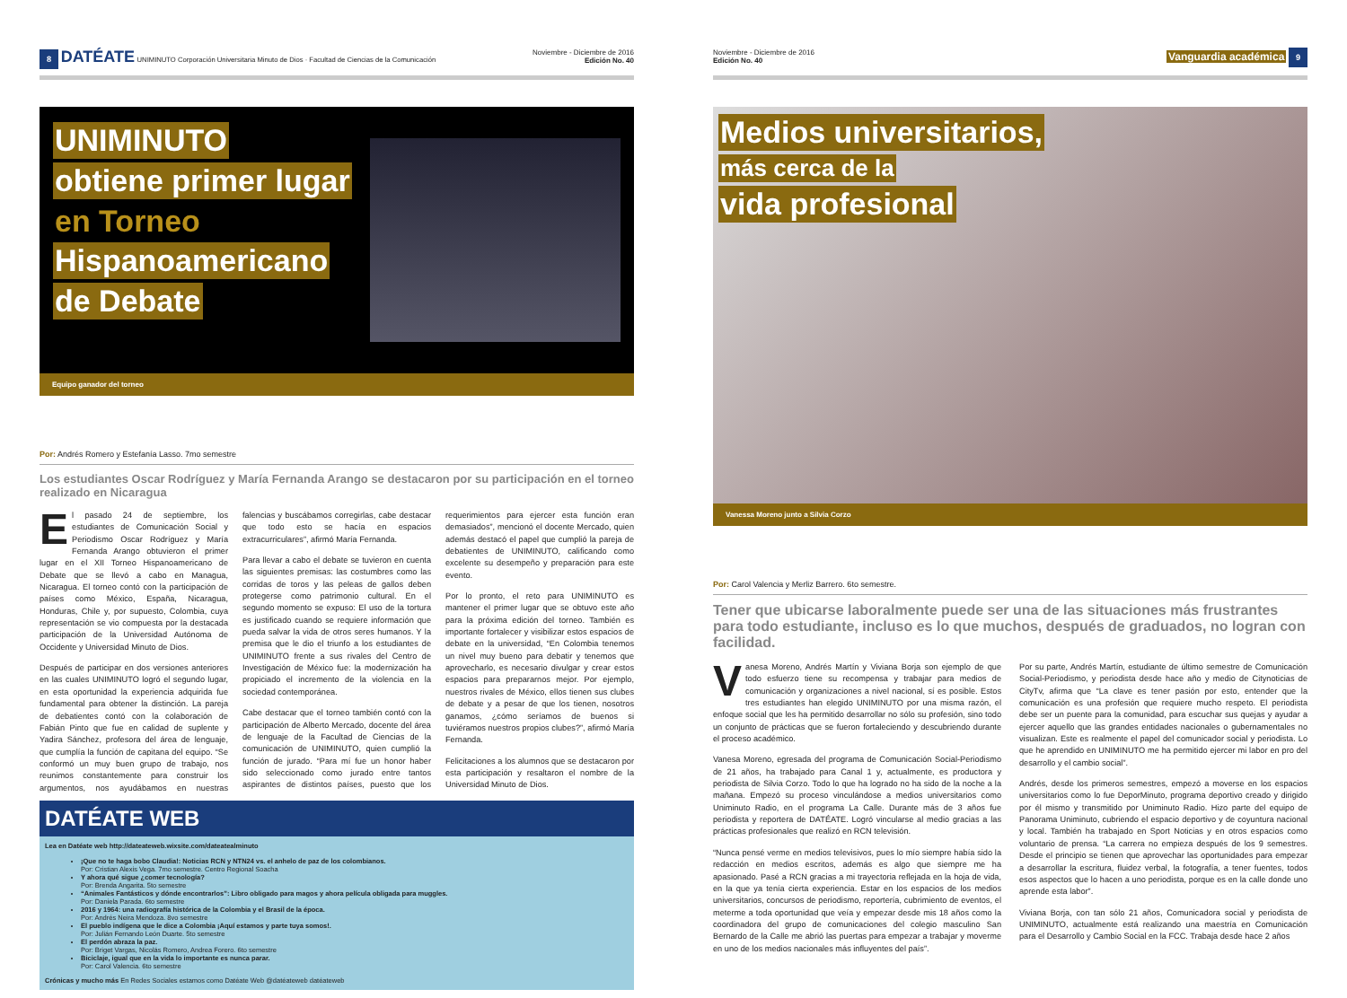8 DATÉATE UNIMINUTO Corporación Universitaria Minuto de Dios · Facultad de Ciencias de la Comunicación
Noviembre - Diciembre de 2016
Edición No. 40
UNIMINUTO
obtiene primer lugar
en Torneo
Hispanoamericano
de Debate
Equipo ganador del torneo
Por: Andrés Romero y Estefanía Lasso. 7mo semestre
Los estudiantes Oscar Rodríguez y María Fernanda Arango se destacaron por su participación en el torneo realizado en Nicaragua
El pasado 24 de septiembre, los estudiantes de Comunicación Social y Periodismo Oscar Rodríguez y María Fernanda Arango obtuvieron el primer lugar en el XII Torneo Hispanoamericano de Debate que se llevó a cabo en Managua, Nicaragua. El torneo contó con la participación de países como México, España, Nicaragua, Honduras, Chile y, por supuesto, Colombia, cuya representación se vio compuesta por la destacada participación de la Universidad Autónoma de Occidente y Universidad Minuto de Dios.
Después de participar en dos versiones anteriores en las cuales UNIMINUTO logró el segundo lugar, en esta oportunidad la experiencia adquirida fue fundamental para obtener la distinción. La pareja de debatientes contó con la colaboración de Fabián Pinto que fue en calidad de suplente y Yadira Sánchez, profesora del área de lenguaje, que cumplía la función de capitana del equipo. “Se conformó un muy buen grupo de trabajo, nos reunimos constantemente para construir los argumentos, nos ayudábamos en nuestras falencias y buscábamos corregirlas, cabe destacar que todo esto se hacía en espacios extracurriculares”, afirmó María Fernanda.
Para llevar a cabo el debate se tuvieron en cuenta las siguientes premisas: las costumbres como las corridas de toros y las peleas de gallos deben protegerse como patrimonio cultural. En el segundo momento se expuso: El uso de la tortura es justificado cuando se requiere información que pueda salvar la vida de otros seres humanos. Y la premisa que le dio el triunfo a los estudiantes de UNIMINUTO frente a sus rivales del Centro de Investigación de México fue: la modernización ha propiciado el incremento de la violencia en la sociedad contemporánea.
Cabe destacar que el torneo también contó con la participación de Alberto Mercado, docente del área de lenguaje de la Facultad de Ciencias de la comunicación de UNIMINUTO, quien cumplió la función de jurado. “Para mí fue un honor haber sido seleccionado como jurado entre tantos aspirantes de distintos países, puesto que los requerimientos para ejercer esta función eran demasiados”, mencionó el docente Mercado, quien además destacó el papel que cumplió la pareja de debatientes de UNIMINUTO, calificando como excelente su desempeño y preparación para este evento.
Por lo pronto, el reto para UNIMINUTO es mantener el primer lugar que se obtuvo este año para la próxima edición del torneo. También es importante fortalecer y visibilizar estos espacios de debate en la universidad, “En Colombia tenemos un nivel muy bueno para debatir y tenemos que aprovecharlo, es necesario divulgar y crear estos espacios para prepararnos mejor. Por ejemplo, nuestros rivales de México, ellos tienen sus clubes de debate y a pesar de que los tienen, nosotros ganamos, ¿cómo seríamos de buenos si tuviéramos nuestros propios clubes?”, afirmó María Fernanda.
Felicitaciones a los alumnos que se destacaron por esta participación y resaltaron el nombre de la Universidad Minuto de Dios.
DATÉATE WEB
Lea en Datéate web http://dateateweb.wixsite.com/dateatealminuto
¡Que no te haga bobo Claudia!: Noticias RCN y NTN24 vs. el anhelo de paz de los colombianos.
Por: Cristian Alexis Vega. 7mo semestre. Centro Regional Soacha
Y ahora qué sigue ¿comer tecnología?
Por: Brenda Angarita. 5to semestre
“Animales Fantásticos y dónde encontrarlos”: Libro obligado para magos y ahora película obligada para muggles.
Por: Daniela Parada. 6to semestre
2016 y 1964: una radiografía histórica de la Colombia y el Brasil de la época.
Por: Andrés Neira Mendoza. 8vo semestre
El pueblo indígena que le dice a Colombia ¡Aquí estamos y parte tuya somos!.
Por: Julián Fernando León Duarte. 5to semestre
El perdón abraza la paz.
Por: Briget Vargas, Nicolás Romero, Andrea Forero. 6to semestre
Biciclaje, igual que en la vida lo importante es nunca parar.
Por: Carol Valencia. 6to semestre
Crónicas y mucho más En Redes Sociales estamos como Datéate Web @datéateweb datéateweb
Noviembre - Diciembre de 2016
Edición No. 40
Vanguardia académica 9
Medios universitarios,
más cerca de la
vida profesional
Vanessa Moreno junto a Silvia Corzo
Por: Carol Valencia y Merliz Barrero. 6to semestre.
Tener que ubicarse laboralmente puede ser una de las situaciones más frustrantes para todo estudiante, incluso es lo que muchos, después de graduados, no logran con facilidad.
Vanesa Moreno, Andrés Martín y Viviana Borja son ejemplo de que todo esfuerzo tiene su recompensa y trabajar para medios de comunicación y organizaciones a nivel nacional, sí es posible. Estos tres estudiantes han elegido UNIMINUTO por una misma razón, el enfoque social que les ha permitido desarrollar no sólo su profesión, sino todo un conjunto de prácticas que se fueron fortaleciendo y descubriendo durante el proceso académico.
Vanesa Moreno, egresada del programa de Comunicación Social-Periodismo de 21 años, ha trabajado para Canal 1 y, actualmente, es productora y periodista de Silvia Corzo. Todo lo que ha logrado no ha sido de la noche a la mañana. Empezó su proceso vinculándose a medios universitarios como Uniminuto Radio, en el programa La Calle. Durante más de 3 años fue periodista y reportera de DATÉATE. Logró vincularse al medio gracias a las prácticas profesionales que realizó en RCN televisión.
“Nunca pensé verme en medios televisivos, pues lo mío siempre había sido la redacción en medios escritos, además es algo que siempre me ha apasionado. Pasé a RCN gracias a mi trayectoria reflejada en la hoja de vida, en la que ya tenía cierta experiencia. Estar en los espacios de los medios universitarios, concursos de periodismo, reportería, cubrimiento de eventos, el meterme a toda oportunidad que veía y empezar desde mis 18 años como la coordinadora del grupo de comunicaciones del colegio masculino San Bernardo de la Calle me abrió las puertas para empezar a trabajar y moverme en uno de los medios nacionales más influyentes del país”.
Por su parte, Andrés Martín, estudiante de último semestre de Comunicación Social-Periodismo, y periodista desde hace año y medio de Citynoticias de CityTv, afirma que “La clave es tener pasión por esto, entender que la comunicación es una profesión que requiere mucho respeto. El periodista debe ser un puente para la comunidad, para escuchar sus quejas y ayudar a ejercer aquello que las grandes entidades nacionales o gubernamentales no visualizan. Este es realmente el papel del comunicador social y periodista. Lo que he aprendido en UNIMINUTO me ha permitido ejercer mi labor en pro del desarrollo y el cambio social”.
Andrés, desde los primeros semestres, empezó a moverse en los espacios universitarios como lo fue DeporMinuto, programa deportivo creado y dirigido por él mismo y transmitido por Uniminuto Radio. Hizo parte del equipo de Panorama Uniminuto, cubriendo el espacio deportivo y de coyuntura nacional y local. También ha trabajado en Sport Noticias y en otros espacios como voluntario de prensa. “La carrera no empieza después de los 9 semestres. Desde el principio se tienen que aprovechar las oportunidades para empezar a desarrollar la escritura, fluidez verbal, la fotografía, a tener fuentes, todos esos aspectos que lo hacen a uno periodista, porque es en la calle donde uno aprende esta labor”.
Viviana Borja, con tan sólo 21 años, Comunicadora social y periodista de UNIMINUTO, actualmente está realizando una maestría en Comunicación para el Desarrollo y Cambio Social en la FCC. Trabaja desde hace 2 años